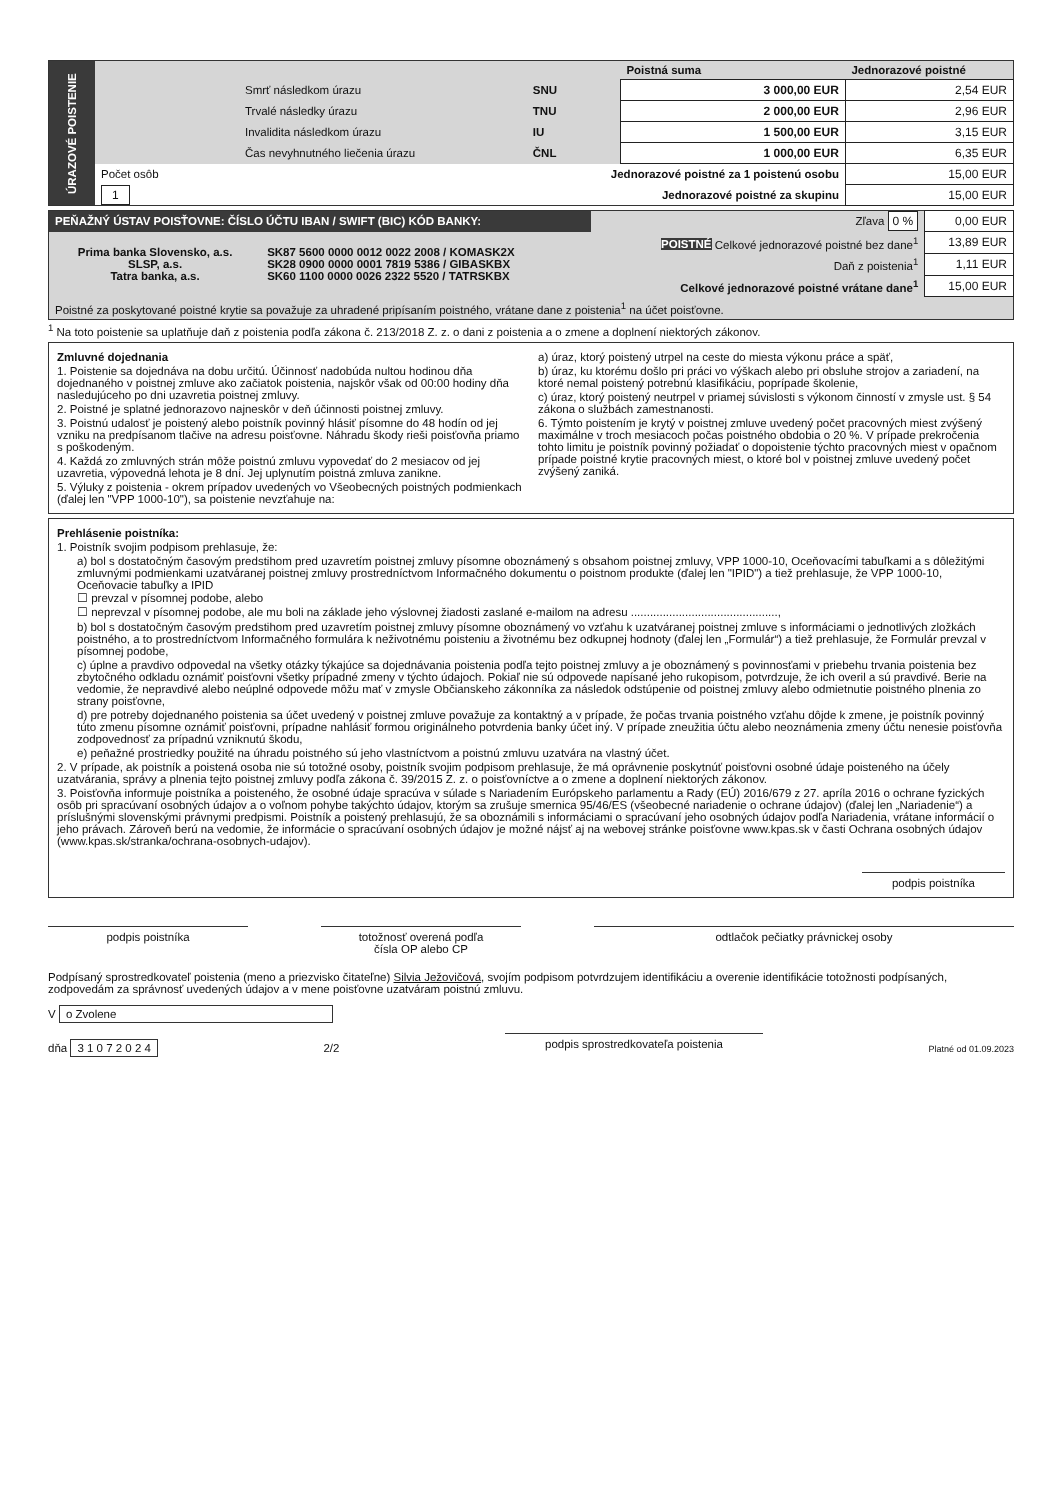| ÚRAZOVÉ POISTENIE | | | Poistná suma | Jednorazové poistné |
| | Smrť následkom úrazu | SNU | 3 000,00 EUR | 2,54 EUR |
| | Trvalé následky úrazu | TNU | 2 000,00 EUR | 2,96 EUR |
| | Invalidita následkom úrazu | IU | 1 500,00 EUR | 3,15 EUR |
| | Čas nevyhnutného liečenia úrazu | ČNL | 1 000,00 EUR | 6,35 EUR |
| | Počet osôb | Jednorazové poistné za 1 poistenú osobu | | 15,00 EUR |
| | 1 | Jednorazové poistné za skupinu | | 15,00 EUR |
| PEŇAŽNÝ ÚSTAV POISŤOVNE: ČÍSLO ÚČTU IBAN / SWIFT (BIC) KÓD BANKY: | | Zľava 0 % | 0,00 EUR |
| Prima banka Slovensko, a.s. SLSP, a.s. Tatra banka, a.s. | SK87 5600 0000 0012 0022 2008 / KOMASK2X SK28 0900 0000 0001 7819 5386 / GIBASKBX SK60 1100 0000 0026 2322 5520 / TATRSKBX | POISTNÉ Celkové jednorazové poistné bez dane<sup>1</sup> | 13,89 EUR |
| | | Daň z poistenia<sup>1</sup> | 1,11 EUR |
| | | Celkové jednorazové poistné vrátane dane<sup>1</sup> | 15,00 EUR |
| Poistné za poskytované poistné krytie sa považuje za uhradené pripísaním poistného, vrátane dane z poistenia<sup>1</sup> na účet poisťovne. | | | |
<sup>1</sup> Na toto poistenie sa uplatňuje daň z poistenia podľa zákona č. 213/2018 Z. z. o dani z poistenia a o zmene a doplnení niektorých zákonov.
Zmluvné dojednania
1. Poistenie sa dojednáva na dobu určitú. Účinnosť nadobúda nultou hodinou dňa dojednaného v poistnej zmluve ako začiatok poistenia, najskôr však od 00:00 hodiny dňa nasledujúceho po dni uzavretia poistnej zmluvy.
2. Poistné je splatné jednorazovo najneskôr v deň účinnosti poistnej zmluvy.
3. Poistnú udalosť je poistený alebo poistník povinný hlásiť písomne do 48 hodín od jej vzniku na predpísanom tlačive na adresu poisťovne. Náhradu škody rieši poisťovňa priamo s poškodeným.
4. Každá zo zmluvných strán môže poistnú zmluvu vypovedať do 2 mesiacov od jej uzavretia, výpovedná lehota je 8 dní. Jej uplynutím poistná zmluva zanikne.
5. Výluky z poistenia - okrem prípadov uvedených vo Všeobecných poistných podmienkach (ďalej len "VPP 1000-10"), sa poistenie nevzťahuje na:
a) úraz, ktorý poistený utrpel na ceste do miesta výkonu práce a späť,
b) úraz, ku ktorému došlo pri práci vo výškach alebo pri obsluhe strojov a zariadení, na ktoré nemal poistený potrebnú klasifikáciu, poprípade školenie,
c) úraz, ktorý poistený neutrpel v priamej súvislosti s výkonom činností v zmysle ust. § 54 zákona o službách zamestnanosti.
6. Týmto poistením je krytý v poistnej zmluve uvedený počet pracovných miest zvýšený maximálne v troch mesiacoch počas poistného obdobia o 20 %. V prípade prekročenia tohto limitu je poistník povinný požiadať o dopoistenie týchto pracovných miest v opačnom prípade poistné krytie pracovných miest, o ktoré bol v poistnej zmluve uvedený počet zvýšený zaniká.
Prehlásenie poistníka:
1. Poistník svojim podpisom prehlasuje, že:
a) bol s dostatočným časovým predstihom pred uzavretím poistnej zmluvy písomne oboznámený s obsahom poistnej zmluvy, VPP 1000-10, Oceňovacími tabuľkami a s dôležitými zmluvnými podmienkami uzatváranej poistnej zmluvy prostredníctvom Informačného dokumentu o poistnom produkte (ďalej len "IPID") a tiež prehlasuje, že VPP 1000-10, Oceňovacie tabuľky a IPID
☐ prevzal v písomnej podobe, alebo
☐ neprevzal v písomnej podobe, ale mu boli na základe jeho výslovnej žiadosti zaslané e-mailom na adresu ..............................................,
b) bol s dostatočným časovým predstihom pred uzavretím poistnej zmluvy písomne oboznámený vo vzťahu k uzatváranej poistnej zmluve s informáciami o jednotlivých zložkách poistného, a to prostredníctvom Informačného formulára k neživotnému poisteniu a životnému bez odkupnej hodnoty (ďalej len „Formulár“) a tiež prehlasuje, že Formulár prevzal v písomnej podobe,
c) úplne a pravdivo odpovedal na všetky otázky týkajúce sa dojednávania poistenia podľa tejto poistnej zmluvy a je oboznámený s povinnosťami v priebehu trvania poistenia bez zbytočného odkladu oznámiť poisťovni všetky prípadné zmeny v týchto údajoch. Pokiaľ nie sú odpovede napísané jeho rukopisom, potvrdzuje, že ich overil a sú pravdivé. Berie na vedomie, že nepravdivé alebo neúplné odpovede môžu mať v zmysle Občianskeho zákonníka za následok odstúpenie od poistnej zmluvy alebo odmietnutie poistného plnenia zo strany poisťovne,
d) pre potreby dojednaného poistenia sa účet uvedený v poistnej zmluve považuje za kontaktný a v prípade, že počas trvania poistného vzťahu dôjde k zmene, je poistník povinný túto zmenu písomne oznámiť poisťovni, prípadne nahlásiť formou originálneho potvrdenia banky účet iný. V prípade zneužitia účtu alebo neoznámenia zmeny účtu nenesie poisťovňa zodpovednosť za prípadnú vzniknutú škodu,
e) peňažné prostriedky použité na úhradu poistného sú jeho vlastníctvom a poistnú zmluvu uzatvára na vlastný účet.
2. V prípade, ak poistník a poistená osoba nie sú totožné osoby, poistník svojim podpisom prehlasuje, že má oprávnenie poskytnúť poisťovni osobné údaje poisteného na účely uzatvárania, správy a plnenia tejto poistnej zmluvy podľa zákona č. 39/2015 Z. z. o poisťovníctve a o zmene a doplnení niektorých zákonov.
3. Poisťovňa informuje poistníka a poisteného, že osobné údaje spracúva v súlade s Nariadením Európskeho parlamentu a Rady (EÚ) 2016/679 z 27. apríla 2016 o ochrane fyzických osôb pri spracúvaní osobných údajov a o voľnom pohybe takýchto údajov, ktorým sa zrušuje smernica 95/46/ES (všeobecné nariadenie o ochrane údajov) (ďalej len „Nariadenie“) a príslušnými slovenskými právnymi predpismi. Poistník a poistený prehlasujú, že sa oboznámili s informáciami o spracúvaní jeho osobných údajov podľa Nariadenia, vrátane informácií o jeho právach. Zároveň berú na vedomie, že informácie o spracúvaní osobných údajov je možné nájsť aj na webovej stránke poisťovne www.kpas.sk v časti Ochrana osobných údajov (www.kpas.sk/stranka/ochrana-osobnych-udajov).
podpis poistníka
podpis poistníka totožnosť overená podľa
čísla OP alebo CP
odtlačok pečiatky právnickej osoby
Podpísaný sprostredkovateľ poistenia (meno a priezvisko čitateľne) Silvia Ježovičová, svojím podpisom potvrdzujem identifikáciu a overenie identifikácie totožnosti podpísaných, zodpovedám za správnosť uvedených údajov a v mene poisťovne uzatváram poistnú zmluvu.
V o Zvolene
dňa 3 1 0 7 2 0 2 4 2/2 podpis sprostredkovateľa poistenia Platné od 01.09.2023